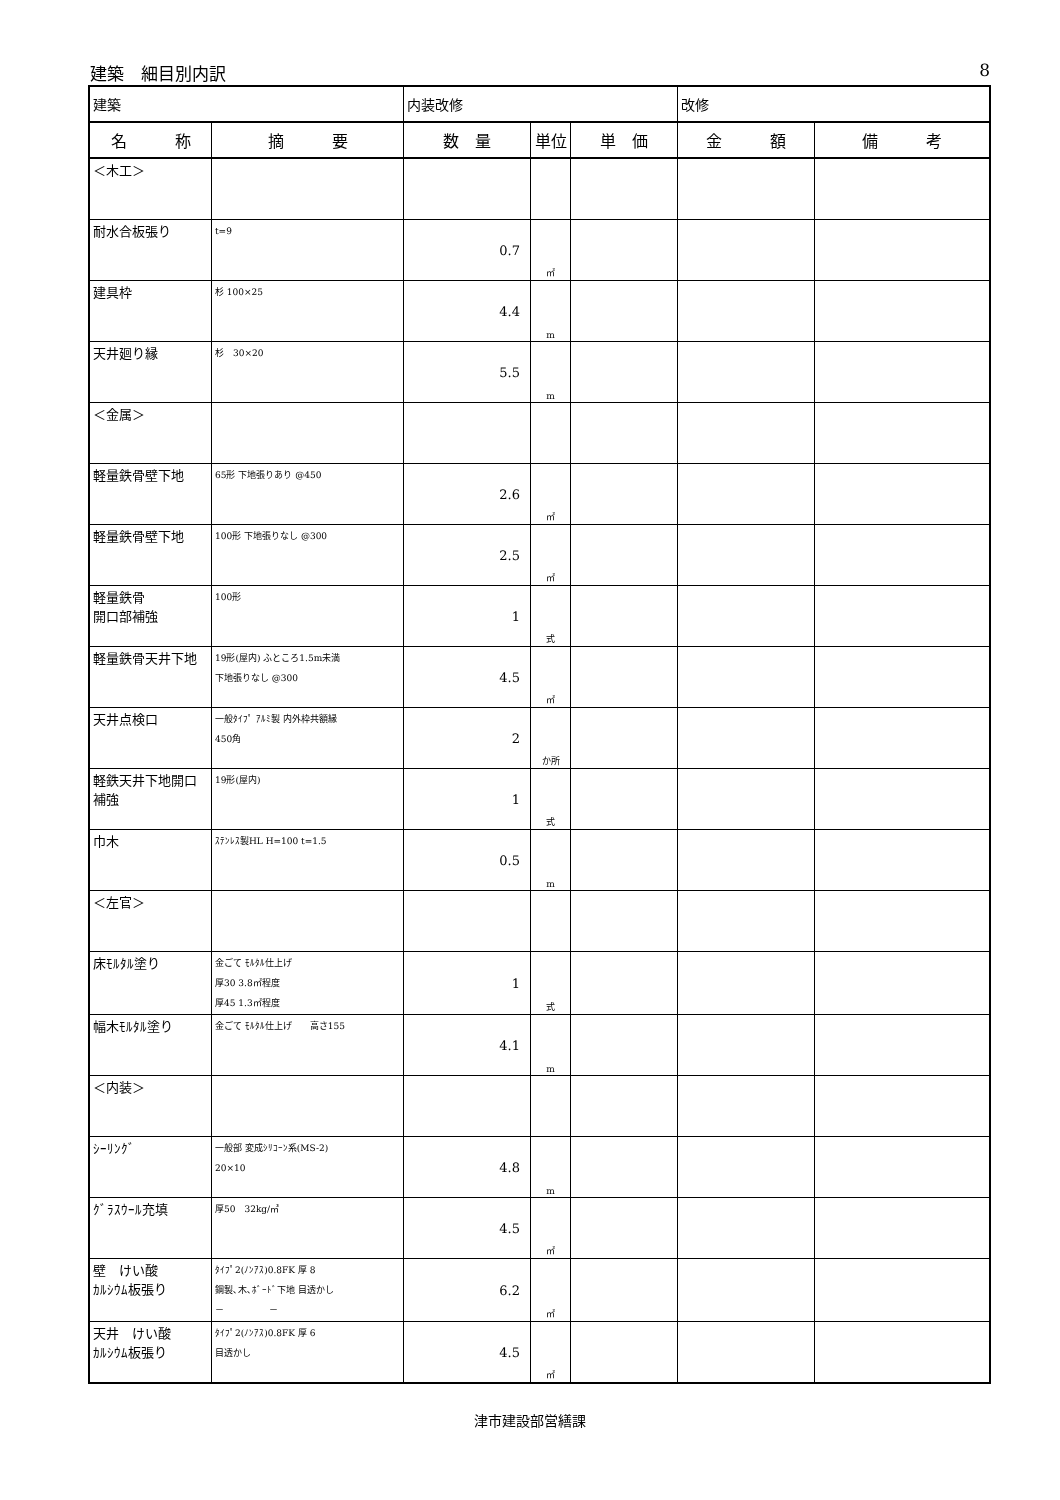建築　細目別内訳 8
| 建築 | | 内装改修 | | | 改修 | |
| 名 称 | 摘 要 | 数 量 | 単位 | 単 価 | 金 額 | 備 考 |
| ＜木工＞ | | | | | | |
| 耐水合板張り | t=9 | 0.7 | ㎡ | | | |
| 建具枠 | 杉 100×25 | 4.4 | m | | | |
| 天井廻り縁 | 杉 30×20 | 5.5 | m | | | |
| ＜金属＞ | | | | | | |
| 軽量鉄骨壁下地 | 65形 下地張りあり @450 | 2.6 | ㎡ | | | |
| 軽量鉄骨壁下地 | 100形 下地張りなし @300 | 2.5 | ㎡ | | | |
| 軽量鉄骨 開口部補強 | 100形 | 1 | 式 | | | |
| 軽量鉄骨天井下地 | 19形(屋内) ふところ1.5m未満 下地張りなし @300 | 4.5 | ㎡ | | | |
| 天井点検口 | 一般ﾀｲﾌﾟ ｱﾙﾐ製 内外枠共額縁 450角 | 2 | か所 | | | |
| 軽鉄天井下地開口 補強 | 19形(屋内) | 1 | 式 | | | |
| 巾木 | ｽﾃﾝﾚｽ製HL H=100 t=1.5 | 0.5 | m | | | |
| ＜左官＞ | | | | | | |
| 床ﾓﾙﾀﾙ塗り | 金ごて ﾓﾙﾀﾙ仕上げ 厚30 3.8㎡程度 厚45 1.3㎡程度 | 1 | 式 | | | |
| 幅木ﾓﾙﾀﾙ塗り | 金ごて ﾓﾙﾀﾙ仕上げ 高さ155 | 4.1 | m | | | |
| ＜内装＞ | | | | | | |
| ｼｰﾘﾝｸﾞ | 一般部 変成ｼﾘｺｰﾝ系(MS-2) 20×10 | 4.8 | m | | | |
| ｸﾞﾗｽｳｰﾙ充填 | 厚50 32kg/㎥ | 4.5 | ㎡ | | | |
| 壁 けい酸 ｶﾙｼｳﾑ板張り | ﾀｲﾌﾟ2(ﾉﾝｱｽ)0.8FK 厚 8 鋼製､木､ﾎﾞｰﾄﾞ下地 目透かし － － | 6.2 | ㎡ | | | |
| 天井 けい酸 ｶﾙｼｳﾑ板張り | ﾀｲﾌﾟ2(ﾉﾝｱｽ)0.8FK 厚 6 目透かし | 4.5 | ㎡ | | | |
津市建設部営繕課